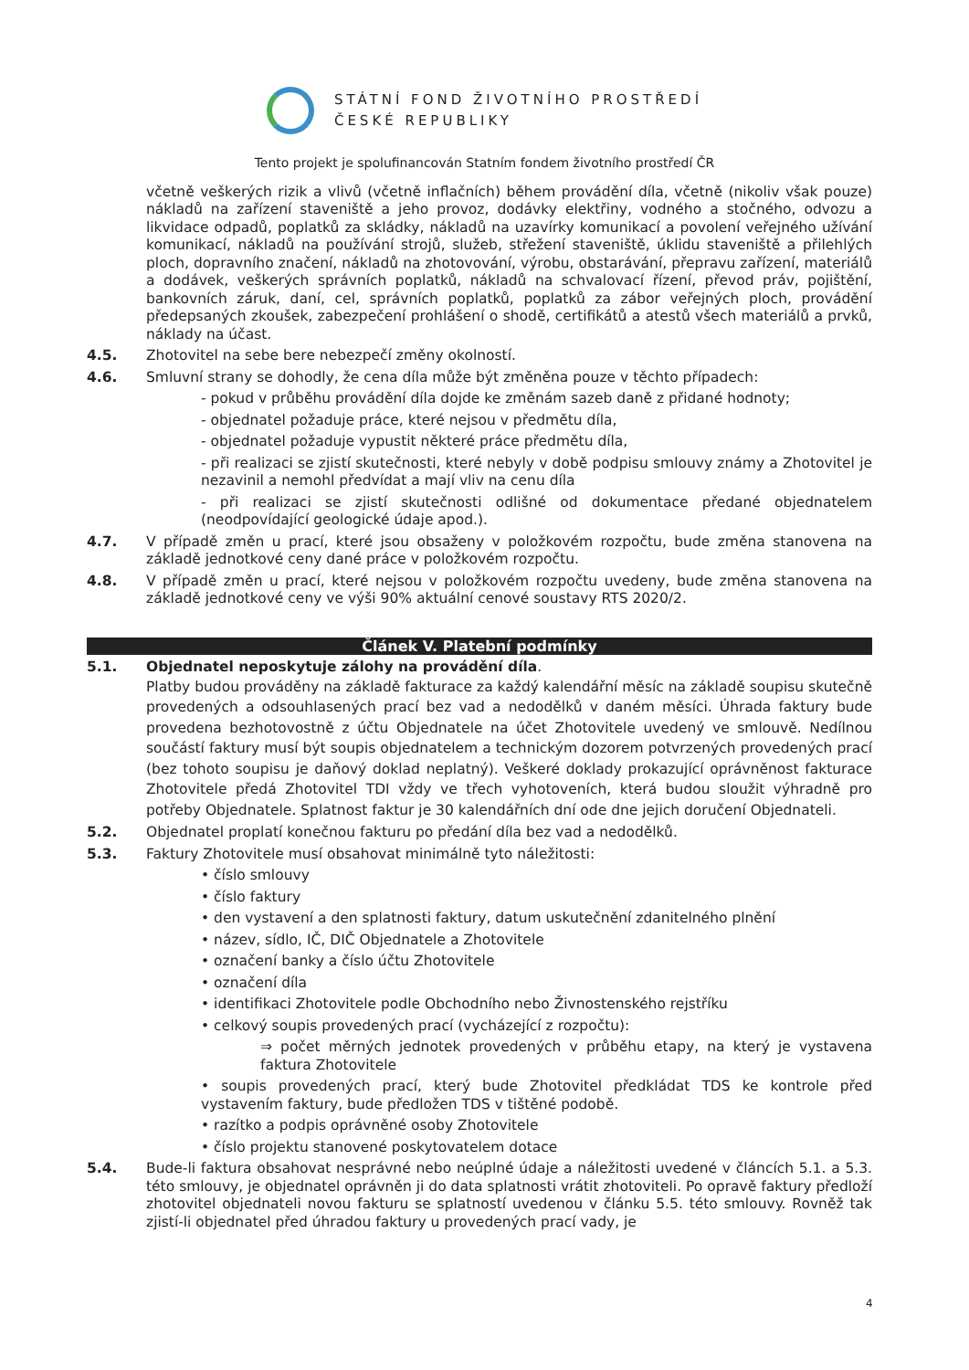STÁTNÍ FOND ŽIVOTNÍHO PROSTŘEDÍ
ČESKÉ REPUBLIKY
Tento projekt je spolufinancován Statním fondem životního prostředí ČR
včetně veškerých rizik a vlivů (včetně inflačních) během provádění díla, včetně (nikoliv však pouze) nákladů na zařízení staveniště a jeho provoz, dodávky elektřiny, vodného a stočného, odvozu a likvidace odpadů, poplatků za skládky, nákladů na uzavírky komunikací a povolení veřejného užívání komunikací, nákladů na používání strojů, služeb, střežení staveniště, úklidu staveniště a přilehlých ploch, dopravního značení, nákladů na zhotovování, výrobu, obstarávání, přepravu zařízení, materiálů a dodávek, veškerých správních poplatků, nákladů na schvalovací řízení, převod práv, pojištění, bankovních záruk, daní, cel, správních poplatků, poplatků za zábor veřejných ploch, provádění předepsaných zkoušek, zabezpečení prohlášení o shodě, certifikátů a atestů všech materiálů a prvků, náklady na účast.
4.5. Zhotovitel na sebe bere nebezpečí změny okolností.
4.6. Smluvní strany se dohodly, že cena díla může být změněna pouze v těchto případech:
- pokud v průběhu provádění díla dojde ke změnám sazeb daně z přidané hodnoty;
- objednatel požaduje práce, které nejsou v předmětu díla,
- objednatel požaduje vypustit některé práce předmětu díla,
- při realizaci se zjistí skutečnosti, které nebyly v době podpisu smlouvy známy a Zhotovitel je nezavinil a nemohl předvídat a mají vliv na cenu díla
- při realizaci se zjistí skutečnosti odlišné od dokumentace předané objednatelem (neodpovídající geologické údaje apod.).
4.7. V případě změn u prací, které jsou obsaženy v položkovém rozpočtu, bude změna stanovena na základě jednotkové ceny dané práce v položkovém rozpočtu.
4.8. V případě změn u prací, které nejsou v položkovém rozpočtu uvedeny, bude změna stanovena na základě jednotkové ceny ve výši 90% aktuální cenové soustavy RTS 2020/2.
Článek V. Platební podmínky
5.1. Objednatel neposkytuje zálohy na provádění díla.
Platby budou prováděny na základě fakturace za každý kalendářní měsíc na základě soupisu skutečně provedených a odsouhlasených prací bez vad a nedodělků v daném měsíci. Úhrada faktury bude provedena bezhotovostně z účtu Objednatele na účet Zhotovitele uvedený ve smlouvě. Nedílnou součástí faktury musí být soupis objednatelem a technickým dozorem potvrzených provedených prací (bez tohoto soupisu je daňový doklad neplatný). Veškeré doklady prokazující oprávněnost fakturace Zhotovitele předá Zhotovitel TDI vždy ve třech vyhotoveních, která budou sloužit výhradně pro potřeby Objednatele. Splatnost faktur je 30 kalendářních dní ode dne jejich doručení Objednateli.
5.2. Objednatel proplatí konečnou fakturu po předání díla bez vad a nedodělků.
5.3. Faktury Zhotovitele musí obsahovat minimálně tyto náležitosti:
• číslo smlouvy
• číslo faktury
• den vystavení a den splatnosti faktury, datum uskutečnění zdanitelného plnění
• název, sídlo, IČ, DIČ Objednatele a Zhotovitele
• označení banky a číslo účtu Zhotovitele
• označení díla
• identifikaci Zhotovitele podle Obchodního nebo Živnostenského rejstříku
• celkový soupis provedených prací (vycházející z rozpočtu):
⇒ počet měrných jednotek provedených v průběhu etapy, na který je vystavena faktura Zhotovitele
• soupis provedených prací, který bude Zhotovitel předkládat TDS ke kontrole před vystavením faktury, bude předložen TDS v tištěné podobě.
• razítko a podpis oprávněné osoby Zhotovitele
• číslo projektu stanovené poskytovatelem dotace
5.4. Bude-li faktura obsahovat nesprávné nebo neúplné údaje a náležitosti uvedené v článcích 5.1. a 5.3. této smlouvy, je objednatel oprávněn ji do data splatnosti vrátit zhotoviteli. Po opravě faktury předloží zhotovitel objednateli novou fakturu se splatností uvedenou v článku 5.5. této smlouvy. Rovněž tak zjistí-li objednatel před úhradou faktury u provedených prací vady, je
4